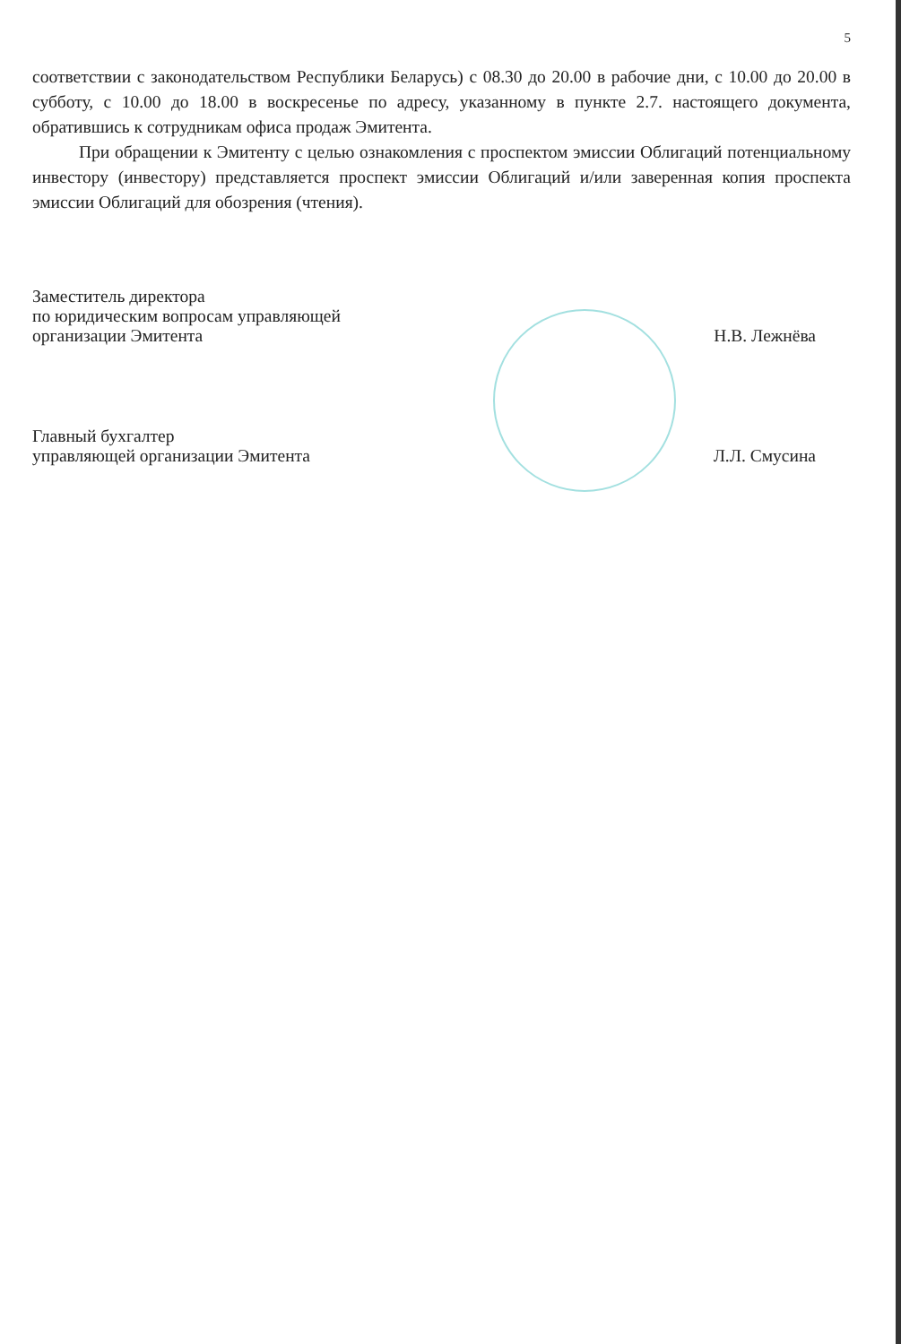5
соответствии с законодательством Республики Беларусь) с 08.30 до 20.00 в рабочие дни, с 10.00 до 20.00 в субботу, с 10.00 до 18.00 в воскресенье по адресу, указанному в пункте 2.7. настоящего документа, обратившись к сотрудникам офиса продаж Эмитента.
При обращении к Эмитенту с целью ознакомления с проспектом эмиссии Облигаций потенциальному инвестору (инвестору) представляется проспект эмиссии Облигаций и/или заверенная копия проспекта эмиссии Облигаций для обозрения (чтения).
Заместитель директора
по юридическим вопросам управляющей
организации Эмитента
Н.В. Лежнёва
Главный бухгалтер
управляющей организации Эмитента
Л.Л. Смусина